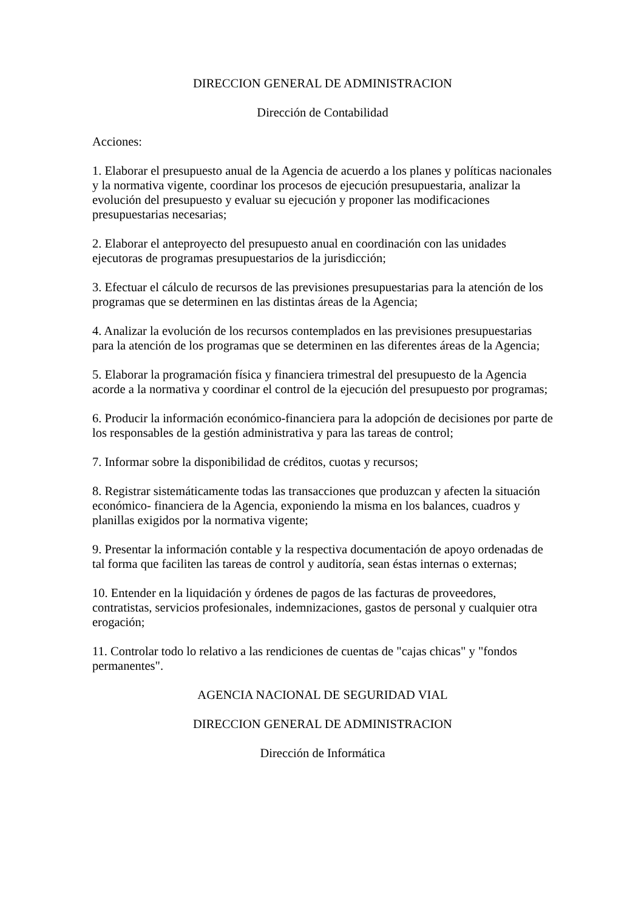DIRECCION GENERAL DE ADMINISTRACION
Dirección de Contabilidad
Acciones:
1. Elaborar el presupuesto anual de la Agencia de acuerdo a los planes y políticas nacionales y la normativa vigente, coordinar los procesos de ejecución presupuestaria, analizar la evolución del presupuesto y evaluar su ejecución y proponer las modificaciones presupuestarias necesarias;
2. Elaborar el anteproyecto del presupuesto anual en coordinación con las unidades ejecutoras de programas presupuestarios de la jurisdicción;
3. Efectuar el cálculo de recursos de las previsiones presupuestarias para la atención de los programas que se determinen en las distintas áreas de la Agencia;
4. Analizar la evolución de los recursos contemplados en las previsiones presupuestarias para la atención de los programas que se determinen en las diferentes áreas de la Agencia;
5. Elaborar la programación física y financiera trimestral del presupuesto de la Agencia acorde a la normativa y coordinar el control de la ejecución del presupuesto por programas;
6. Producir la información económico-financiera para la adopción de decisiones por parte de los responsables de la gestión administrativa y para las tareas de control;
7. Informar sobre la disponibilidad de créditos, cuotas y recursos;
8. Registrar sistemáticamente todas las transacciones que produzcan y afecten la situación económico- financiera de la Agencia, exponiendo la misma en los balances, cuadros y planillas exigidos por la normativa vigente;
9. Presentar la información contable y la respectiva documentación de apoyo ordenadas de tal forma que faciliten las tareas de control y auditoría, sean éstas internas o externas;
10. Entender en la liquidación y órdenes de pagos de las facturas de proveedores, contratistas, servicios profesionales, indemnizaciones, gastos de personal y cualquier otra erogación;
11. Controlar todo lo relativo a las rendiciones de cuentas de "cajas chicas" y "fondos permanentes".
AGENCIA NACIONAL DE SEGURIDAD VIAL
DIRECCION GENERAL DE ADMINISTRACION
Dirección de Informática